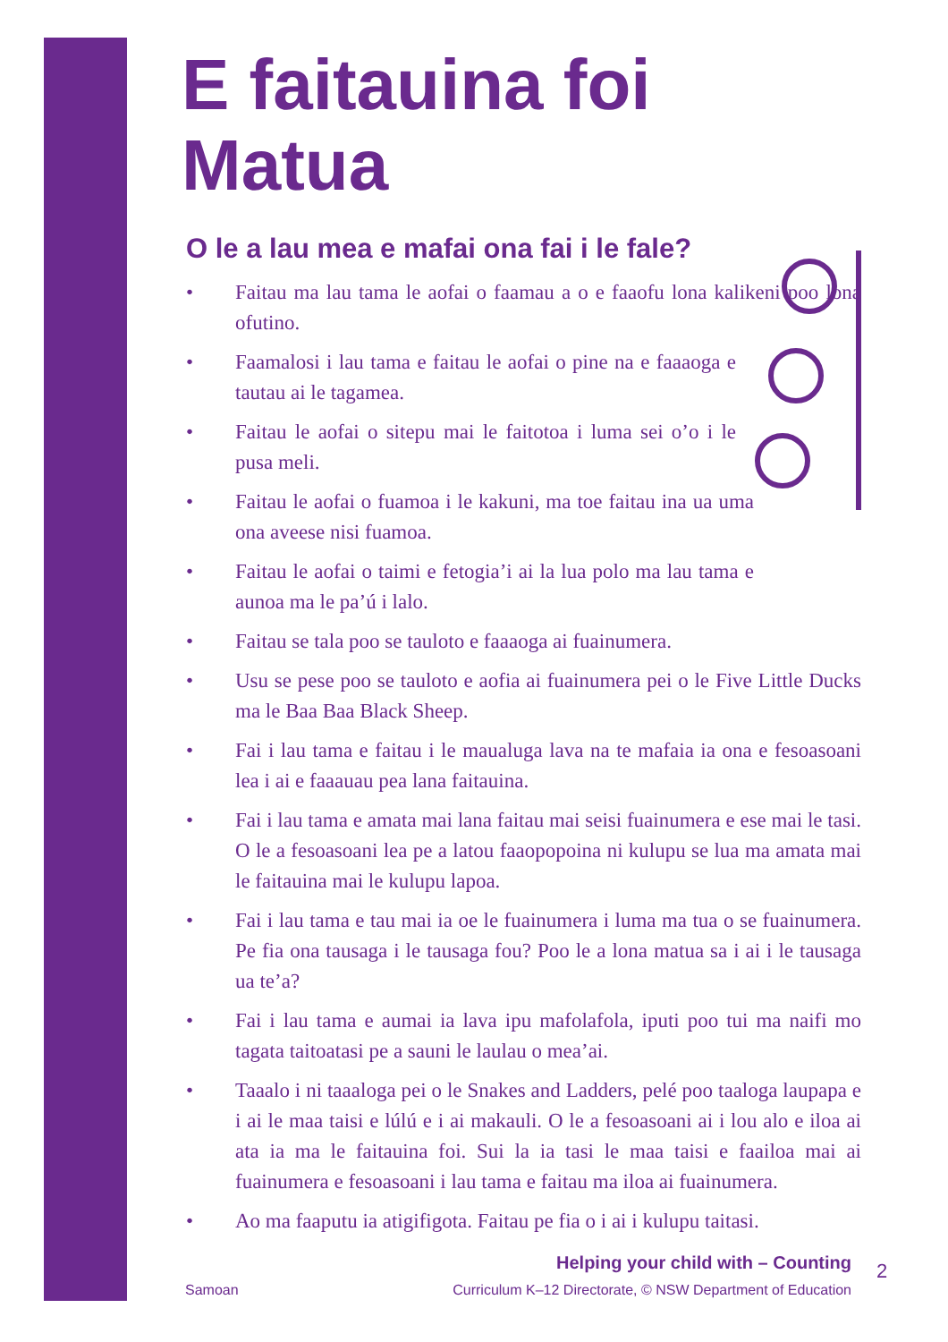E faitauina foi Matua
O le a lau mea e mafai ona fai i le fale?
• Faitau ma lau tama le aofai o faamau a o e faaofu lona kalikeni poo lona ofutino.
• Faamalosi i lau tama e faitau le aofai o pine na e faaaoga e tautau ai le tagamea.
• Faitau le aofai o sitepu mai le faitotoa i luma sei o’o i le pusa meli.
• Faitau le aofai o fuamoa i le kakuni, ma toe faitau ina ua uma ona aveese nisi fuamoa.
• Faitau le aofai o taimi e fetogia’i ai la lua polo ma lau tama e aunoa ma le pa’ú i lalo.
• Faitau se tala poo se tauloto e faaaoga ai fuainumera.
• Usu se pese poo se tauloto e aofia ai fuainumera pei o le Five Little Ducks ma le Baa Baa Black Sheep.
• Fai i lau tama e faitau i le maualuga lava na te mafaia ia ona e fesoasoani lea i ai e faaauau pea lana faitauina.
• Fai i lau tama e amata mai lana faitau mai seisi fuainumera e ese mai le tasi. O le a fesoasoani lea pe a latou faaopopoina ni kulupu se lua ma amata mai le faitauina mai le kulupu lapoa.
• Fai i lau tama e tau mai ia oe le fuainumera i luma ma tua o se fuainumera. Pe fia ona tausaga i le tausaga fou? Poo le a lona matua sa i ai i le tausaga ua te’a?
• Fai i lau tama e aumai ia lava ipu mafolafola, iputi poo tui ma naifi mo tagata taitoatasi pe a sauni le laulau o mea’ai.
• Taaalo i ni taaaloga pei o le Snakes and Ladders, pelé poo taaloga laupapa e i ai le maa taisi e lúlú e i ai makauli. O le a fesoasoani ai i lou alo e iloa ai ata ia ma le faitauina foi. Sui la ia tasi le maa taisi e faailoa mai ai fuainumera e fesoasoani i lau tama e faitau ma iloa ai fuainumera.
• Ao ma faaputu ia atigifigota. Faitau pe fia o i ai i kulupu taitasi.
Helping your child with – Counting
Samoan Curriculum K–12 Directorate, © NSW Department of Education
2